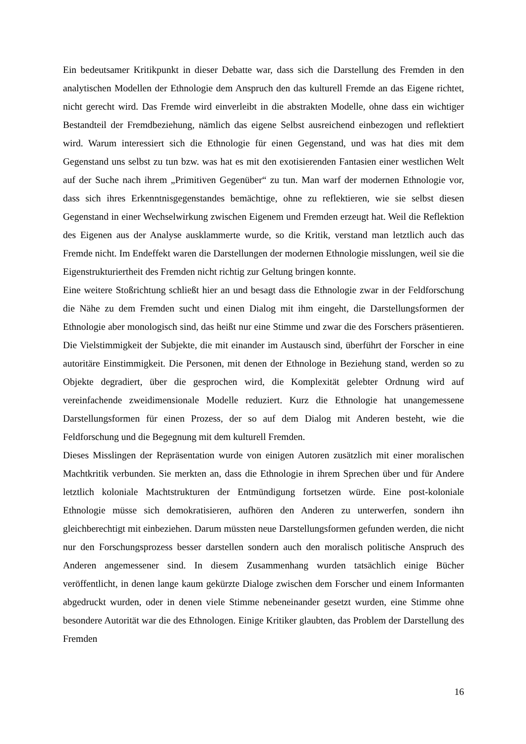Ein bedeutsamer Kritikpunkt in dieser Debatte war, dass sich die Darstellung des Fremden in den analytischen Modellen der Ethnologie dem Anspruch den das kulturell Fremde an das Eigene richtet, nicht gerecht wird. Das Fremde wird einverleibt in die abstrakten Modelle, ohne dass ein wichtiger Bestandteil der Fremdbeziehung, nämlich das eigene Selbst ausreichend einbezogen und reflektiert wird. Warum interessiert sich die Ethnologie für einen Gegenstand, und was hat dies mit dem Gegenstand uns selbst zu tun bzw. was hat es mit den exotisierenden Fantasien einer westlichen Welt auf der Suche nach ihrem „Primitiven Gegenüber“ zu tun. Man warf der modernen Ethnologie vor, dass sich ihres Erkenntnisgegenstandes bemächtige, ohne zu reflektieren, wie sie selbst diesen Gegenstand in einer Wechselwirkung zwischen Eigenem und Fremden erzeugt hat. Weil die Reflektion des Eigenen aus der Analyse ausklammerte wurde, so die Kritik, verstand man letztlich auch das Fremde nicht. Im Endeffekt waren die Darstellungen der modernen Ethnologie misslungen, weil sie die Eigenstrukturiertheit des Fremden nicht richtig zur Geltung bringen konnte.
Eine weitere Stoßrichtung schließt hier an und besagt dass die Ethnologie zwar in der Feldforschung die Nähe zu dem Fremden sucht und einen Dialog mit ihm eingeht, die Darstellungsformen der Ethnologie aber monologisch sind, das heißt nur eine Stimme und zwar die des Forschers präsentieren. Die Vielstimmigkeit der Subjekte, die mit einander im Austausch sind, überführt der Forscher in eine autoritäre Einstimmigkeit. Die Personen, mit denen der Ethnologe in Beziehung stand, werden so zu Objekte degradiert, über die gesprochen wird, die Komplexität gelebter Ordnung wird auf vereinfachende zweidimensionale Modelle reduziert. Kurz die Ethnologie hat unangemessene Darstellungsformen für einen Prozess, der so auf dem Dialog mit Anderen besteht, wie die Feldforschung und die Begegnung mit dem kulturell Fremden.
Dieses Misslingen der Repräsentation wurde von einigen Autoren zusätzlich mit einer moralischen Machtkritik verbunden. Sie merkten an, dass die Ethnologie in ihrem Sprechen über und für Andere letztlich koloniale Machtstrukturen der Entmündigung fortsetzen würde. Eine post-koloniale Ethnologie müsse sich demokratisieren, aufhören den Anderen zu unterwerfen, sondern ihn gleichberechtigt mit einbeziehen. Darum müssten neue Darstellungsformen gefunden werden, die nicht nur den Forschungsprozess besser darstellen sondern auch den moralisch politische Anspruch des Anderen angemessener sind. In diesem Zusammenhang wurden tatsächlich einige Bücher veröffentlicht, in denen lange kaum gekürzte Dialoge zwischen dem Forscher und einem Informanten abgedruckt wurden, oder in denen viele Stimme nebeneinander gesetzt wurden, eine Stimme ohne besondere Autorität war die des Ethnologen. Einige Kritiker glaubten, das Problem der Darstellung des Fremden
16